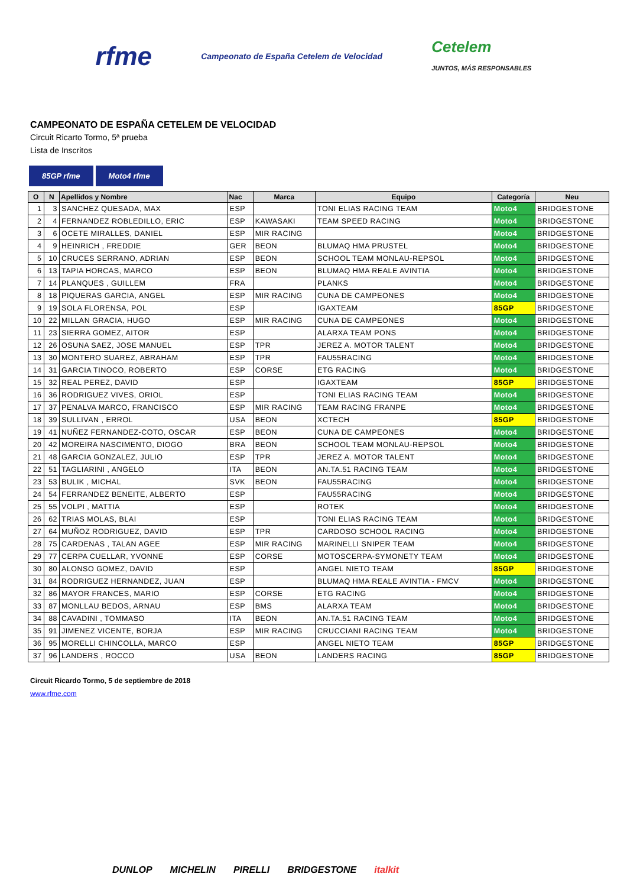rfme
Campeonato de España Cetelem de Velocidad
Cetelem
JUNTOS, MÁS RESPONSABLES
CAMPEONATO DE ESPAÑA CETELEM DE VELOCIDAD
Circuit Ricarto Tormo, 5ª prueba
Lista de Inscritos
85GP rfme Moto4 rfme
| O | N | Apellidos y Nombre | Nac | Marca | Equipo | Categoría | Neu |
| --- | --- | --- | --- | --- | --- | --- | --- |
| 1 | 3 | SANCHEZ QUESADA, MAX | ESP | | TONI ELIAS RACING TEAM | Moto4 | BRIDGESTONE |
| 2 | 4 | FERNANDEZ ROBLEDILLO, ERIC | ESP | KAWASAKI | TEAM SPEED RACING | Moto4 | BRIDGESTONE |
| 3 | 6 | OCETE MIRALLES, DANIEL | ESP | MIR RACING | | Moto4 | BRIDGESTONE |
| 4 | 9 | HEINRICH , FREDDIE | GER | BEON | BLUMAQ HMA PRUSTEL | Moto4 | BRIDGESTONE |
| 5 | 10 | CRUCES SERRANO, ADRIAN | ESP | BEON | SCHOOL TEAM MONLAU-REPSOL | Moto4 | BRIDGESTONE |
| 6 | 13 | TAPIA HORCAS, MARCO | ESP | BEON | BLUMAQ HMA REALE AVINTIA | Moto4 | BRIDGESTONE |
| 7 | 14 | PLANQUES , GUILLEM | FRA | | PLANKS | Moto4 | BRIDGESTONE |
| 8 | 18 | PIQUERAS GARCIA, ANGEL | ESP | MIR RACING | CUNA DE CAMPEONES | Moto4 | BRIDGESTONE |
| 9 | 19 | SOLA FLORENSA, POL | ESP | | IGAXTEAM | 85GP | BRIDGESTONE |
| 10 | 22 | MILLAN GRACIA, HUGO | ESP | MIR RACING | CUNA DE CAMPEONES | Moto4 | BRIDGESTONE |
| 11 | 23 | SIERRA GOMEZ, AITOR | ESP | | ALARXA TEAM PONS | Moto4 | BRIDGESTONE |
| 12 | 26 | OSUNA SAEZ, JOSE MANUEL | ESP | TPR | JEREZ A. MOTOR TALENT | Moto4 | BRIDGESTONE |
| 13 | 30 | MONTERO SUAREZ, ABRAHAM | ESP | TPR | FAU55RACING | Moto4 | BRIDGESTONE |
| 14 | 31 | GARCIA TINOCO, ROBERTO | ESP | CORSE | ETG RACING | Moto4 | BRIDGESTONE |
| 15 | 32 | REAL PEREZ, DAVID | ESP | | IGAXTEAM | 85GP | BRIDGESTONE |
| 16 | 36 | RODRIGUEZ VIVES, ORIOL | ESP | | TONI ELIAS RACING TEAM | Moto4 | BRIDGESTONE |
| 17 | 37 | PENALVA MARCO, FRANCISCO | ESP | MIR RACING | TEAM RACING FRANPE | Moto4 | BRIDGESTONE |
| 18 | 39 | SULLIVAN , ERROL | USA | BEON | XCTECH | 85GP | BRIDGESTONE |
| 19 | 41 | NUÑEZ FERNANDEZ-COTO, OSCAR | ESP | BEON | CUNA DE CAMPEONES | Moto4 | BRIDGESTONE |
| 20 | 42 | MOREIRA NASCIMENTO, DIOGO | BRA | BEON | SCHOOL TEAM MONLAU-REPSOL | Moto4 | BRIDGESTONE |
| 21 | 48 | GARCIA GONZALEZ, JULIO | ESP | TPR | JEREZ A. MOTOR TALENT | Moto4 | BRIDGESTONE |
| 22 | 51 | TAGLIARINI , ANGELO | ITA | BEON | AN.TA.51 RACING TEAM | Moto4 | BRIDGESTONE |
| 23 | 53 | BULIK , MICHAL | SVK | BEON | FAU55RACING | Moto4 | BRIDGESTONE |
| 24 | 54 | FERRANDEZ BENEITE, ALBERTO | ESP | | FAU55RACING | Moto4 | BRIDGESTONE |
| 25 | 55 | VOLPI , MATTIA | ESP | | ROTEK | Moto4 | BRIDGESTONE |
| 26 | 62 | TRIAS MOLAS, BLAI | ESP | | TONI ELIAS RACING TEAM | Moto4 | BRIDGESTONE |
| 27 | 64 | MUÑOZ RODRIGUEZ, DAVID | ESP | TPR | CARDOSO SCHOOL RACING | Moto4 | BRIDGESTONE |
| 28 | 75 | CARDENAS , TALAN AGEE | ESP | MIR RACING | MARINELLI SNIPER TEAM | Moto4 | BRIDGESTONE |
| 29 | 77 | CERPA CUELLAR, YVONNE | ESP | CORSE | MOTOSCERPA-SYMONETY TEAM | Moto4 | BRIDGESTONE |
| 30 | 80 | ALONSO GOMEZ, DAVID | ESP | | ANGEL NIETO TEAM | 85GP | BRIDGESTONE |
| 31 | 84 | RODRIGUEZ HERNANDEZ, JUAN | ESP | | BLUMAQ HMA REALE AVINTIA - FMCV | Moto4 | BRIDGESTONE |
| 32 | 86 | MAYOR FRANCES, MARIO | ESP | CORSE | ETG RACING | Moto4 | BRIDGESTONE |
| 33 | 87 | MONLLAU BEDOS, ARNAU | ESP | BMS | ALARXA TEAM | Moto4 | BRIDGESTONE |
| 34 | 88 | CAVADINI , TOMMASO | ITA | BEON | AN.TA.51 RACING TEAM | Moto4 | BRIDGESTONE |
| 35 | 91 | JIMENEZ VICENTE, BORJA | ESP | MIR RACING | CRUCCIANI RACING TEAM | Moto4 | BRIDGESTONE |
| 36 | 95 | MORELLI CHINCOLLA, MARCO | ESP | | ANGEL NIETO TEAM | 85GP | BRIDGESTONE |
| 37 | 96 | LANDERS , ROCCO | USA | BEON | LANDERS RACING | 85GP | BRIDGESTONE |
Circuit Ricardo Tormo, 5 de septiembre de 2018
www.rfme.com
DUNLOP MICHELIN PIRELLI BRIDGESTONE italkit